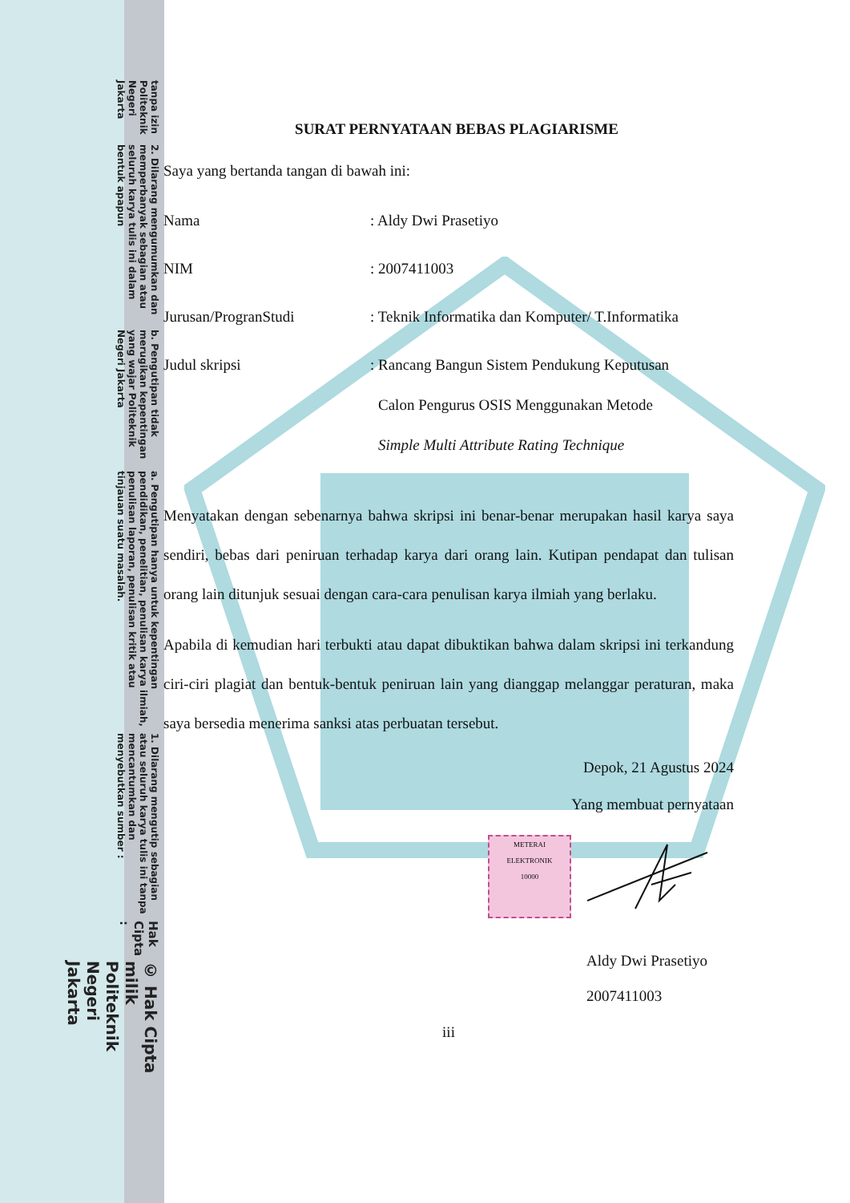© Hak Cipta milik Politeknik Negeri Jakarta
Hak Cipta :
1. Dilarang mengutip sebagian atau seluruh karya tulis ini tanpa mencantumkan dan menyebutkan sumber :
a. Pengutipan hanya untuk kepentingan pendidikan, penelitian, penulisan karya ilmiah, penulisan laporan, penulisan kritik atau tinjauan suatu masalah.
b. Pengutipan tidak merugikan kepentingan yang wajar Politeknik Negeri Jakarta
2. Dilarang mengumumkan dan memperbanyak sebagian atau seluruh karya tulis ini dalam bentuk apapun
tanpa izin Politeknik Negeri Jakarta
SURAT PERNYATAAN BEBAS PLAGIARISME
Saya yang bertanda tangan di bawah ini:
Nama : Aldy Dwi Prasetiyo
NIM : 2007411003
Jurusan/ProgranStudi : Teknik Informatika dan Komputer/ T.Informatika
Judul skripsi
: Rancang Bangun Sistem Pendukung Keputusan
Calon Pengurus OSIS Menggunakan Metode
Simple Multi Attribute Rating Technique
Menyatakan dengan sebenarnya bahwa skripsi ini benar-benar merupakan hasil karya saya sendiri, bebas dari peniruan terhadap karya dari orang lain. Kutipan pendapat dan tulisan orang lain ditunjuk sesuai dengan cara-cara penulisan karya ilmiah yang berlaku.
Apabila di kemudian hari terbukti atau dapat dibuktikan bahwa dalam skripsi ini terkandung ciri-ciri plagiat dan bentuk-bentuk peniruan lain yang dianggap melanggar peraturan, maka saya bersedia menerima sanksi atas perbuatan tersebut.
Depok, 21 Agustus 2024
Yang membuat pernyataan
METERAI
ELEKTRONIK
10000
Aldy Dwi Prasetiyo
2007411003
iii